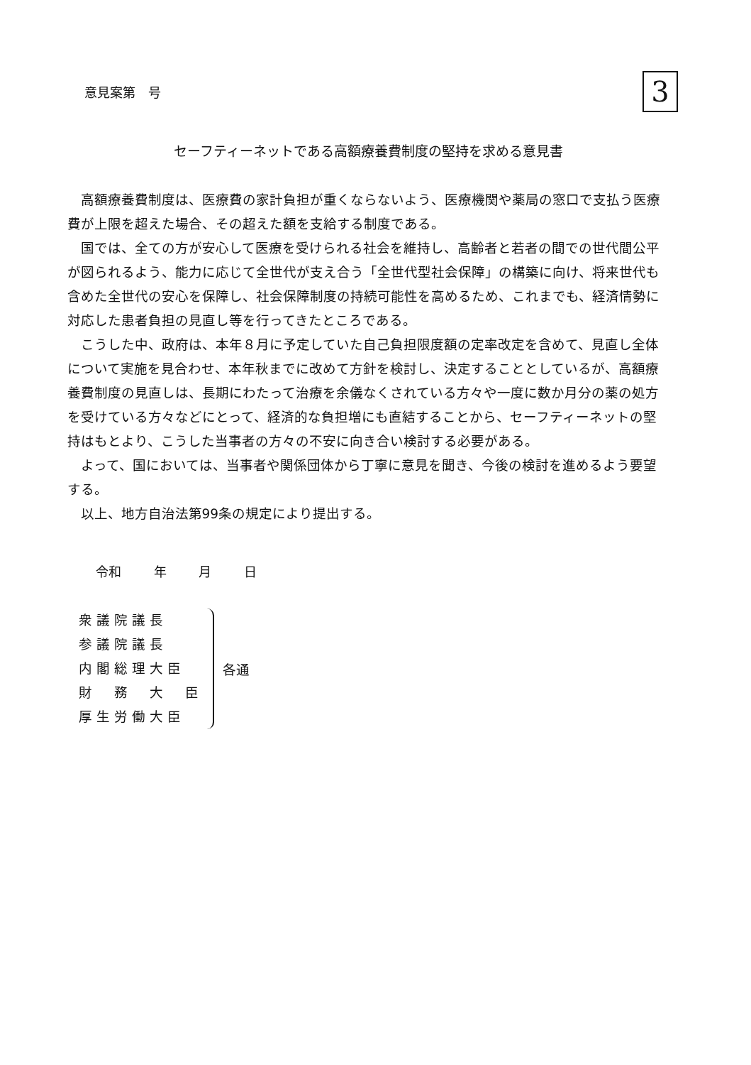意見案第　号
3
セーフティーネットである高額療養費制度の堅持を求める意見書
高額療養費制度は、医療費の家計負担が重くならないよう、医療機関や薬局の窓口で支払う医療費が上限を超えた場合、その超えた額を支給する制度である。
国では、全ての方が安心して医療を受けられる社会を維持し、高齢者と若者の間での世代間公平が図られるよう、能力に応じて全世代が支え合う「全世代型社会保障」の構築に向け、将来世代も含めた全世代の安心を保障し、社会保障制度の持続可能性を高めるため、これまでも、経済情勢に対応した患者負担の見直し等を行ってきたところである。
こうした中、政府は、本年８月に予定していた自己負担限度額の定率改定を含めて、見直し全体について実施を見合わせ、本年秋までに改めて方針を検討し、決定することとしているが、高額療養費制度の見直しは、長期にわたって治療を余儀なくされている方々や一度に数か月分の薬の処方を受けている方々などにとって、経済的な負担増にも直結することから、セーフティーネットの堅持はもとより、こうした当事者の方々の不安に向き合い検討する必要がある。
よって、国においては、当事者や関係団体から丁寧に意見を聞き、今後の検討を進めるよう要望する。
以上、地方自治法第99条の規定により提出する。
令和 年 月 日
衆議院議長
参議院議長
内閣総理大臣
財　務　大　臣
厚生労働大臣
各通